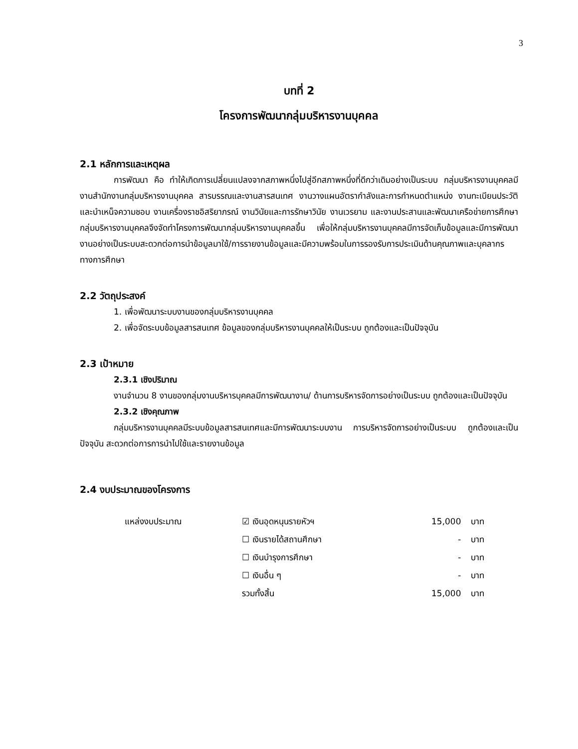3
บทที่ 2
โครงการพัฒนากลุ่มบริหารงานบุคคล
2.1 หลักการและเหตุผล
การพัฒนา คือ ทำให้เกิดการเปลี่ยนแปลงจากสภาพหนึ่งไปสู่อีกสภาพหนึ่งที่ดีกว่าเดิมอย่างเป็นระบบ กลุ่มบริหารงานบุคคลมีงานสำนักงานกลุ่มบริหารงานบุคคล สารบรรณและงานสารสนเทศ งานวางแผนอัตรากำลังและการกำหนดตำแหน่ง งานทะเบียนประวัติและบำเหน็จความชอบ งานเครื่องราชอิสริยาภรณ์ งานวินัยและการรักษาวินัย งานเวรยาม และงานประสานและพัฒนาเครือข่ายการศึกษา กลุ่มบริหารงานบุคคลจึงจัดทำโครงการพัฒนากลุ่มบริหารงานบุคคลขึ้น เพื่อให้กลุ่มบริหารงานบุคคลมีการจัดเก็บข้อมูลและมีการพัฒนางานอย่างเป็นระบบสะดวกต่อการนำข้อมูลมาใช้/การรายงานข้อมูลและมีความพร้อมในการรองรับการประเมินด้านคุณภาพและบุคลากรทางการศึกษา
2.2 วัตถุประสงค์
1. เพื่อพัฒนาระบบงานของกลุ่มบริหารงานบุคคล
2. เพื่อจัดระบบข้อมูลสารสนเทศ ข้อมูลของกลุ่มบริหารงานบุคคลให้เป็นระบบ ถูกต้องและเป็นปัจจุบัน
2.3 เป้าหมาย
2.3.1 เชิงปริมาณ
งานจำนวน 8 งานของกลุ่มงานบริหารบุคคลมีการพัฒนางาน/ ด้านการบริหารจัดการอย่างเป็นระบบ ถูกต้องและเป็นปัจจุบัน
2.3.2 เชิงคุณภาพ
กลุ่มบริหารงานบุคคลมีระบบข้อมูลสารสนเทศและมีการพัฒนาระบบงาน การบริหารจัดการอย่างเป็นระบบ ถูกต้องและเป็นปัจจุบัน สะดวกต่อการการนำไปใช้และรายงานข้อมูล
2.4 งบประมาณของโครงการ
| แหล่งงบประมาณ | ☑ เงินอุดหนุนรายหัวฯ | 15,000 | บาท |
| | ☐ เงินรายได้สถานศึกษา | - | บาท |
| | ☐ เงินบำรุงการศึกษา | - | บาท |
| | ☐ เงินอื่น ๆ | - | บาท |
| | รวมทั้งสิ้น | 15,000 | บาท |